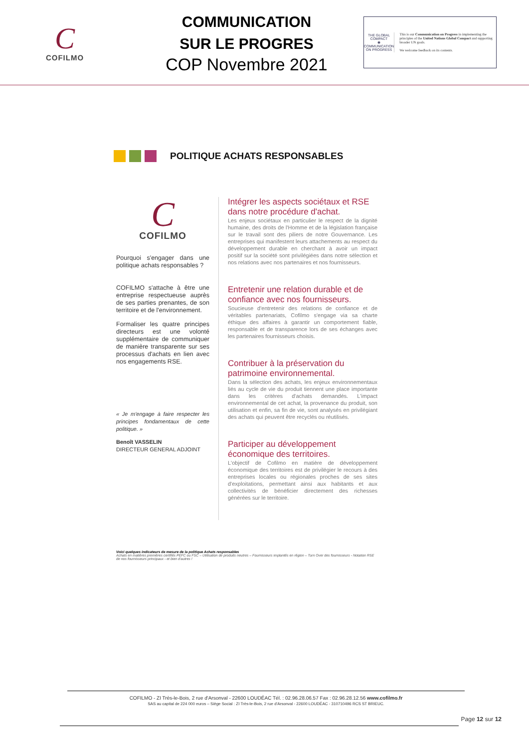C
COFILMO
COMMUNICATION
SUR LE PROGRES
COP Novembre 2021
THE GLOBAL COMPACT
◉
COMMUNICATION ON PROGRESS
This is our Communication on Progress in implementing the principles of the United Nations Global Compact and supporting broader UN goals.
We welcome feedback on its contents.
POLITIQUE ACHATS RESPONSABLES
C
COFILMO
Pourquoi s'engager dans une politique achats responsables ?
COFILMO s'attache à être une entreprise respectueuse auprès de ses parties prenantes, de son territoire et de l'environnement.
Formaliser les quatre principes directeurs est une volonté supplémentaire de communiquer de manière transparente sur ses processus d'achats en lien avec nos engagements RSE.
« Je m'engage à faire respecter les principes fondamentaux de cette politique. »
Benoît VASSELIN
DIRECTEUR GENERAL ADJOINT
Intégrer les aspects sociétaux et RSE dans notre procédure d'achat.
Les enjeux sociétaux en particulier le respect de la dignité humaine, des droits de l'Homme et de la législation française sur le travail sont des piliers de notre Gouvernance. Les entreprises qui manifestent leurs attachements au respect du développement durable en cherchant à avoir un impact positif sur la société sont privilégiées dans notre sélection et nos relations avec nos partenaires et nos fournisseurs.
Entretenir une relation durable et de confiance avec nos fournisseurs.
Soucieuse d'entretenir des relations de confiance et de véritables partenariats, Cofilmo s'engage via sa charte éthique des affaires à garantir un comportement fiable, responsable et de transparence lors de ses échanges avec les partenaires fournisseurs choisis.
Contribuer à la préservation du patrimoine environnemental.
Dans la sélection des achats, les enjeux environnementaux liés au cycle de vie du produit tiennent une place importante dans les critères d'achats demandés. L'impact environnemental de cet achat, la provenance du produit, son utilisation et enfin, sa fin de vie, sont analysés en privilégiant des achats qui peuvent être recyclés ou réutilisés.
Participer au développement économique des territoires.
L'objectif de Cofilmo en matière de développement économique des territoires est de privilégier le recours à des entreprises locales ou régionales proches de ses sites d'exploitations, permettant ainsi aux habitants et aux collectivités de bénéficier directement des richesses générées sur le territoire.
Voici quelques indicateurs de mesure de la politique Achats responsables
Achats en matières premières certifiés PEFC ou FSC – Utilisation de produits neutres – Fournisseurs implantés en région – Turn Over des fournisseurs - Notation RSE de nos fournisseurs principaux - et bien d'autres !
COFILMO - ZI Très-le-Bois, 2 rue d'Arsonval - 22600 LOUDÉAC Tél. : 02.96.28.06.57 Fax : 02.96.28.12.56 www.cofilmo.fr
SAS au capital de 224 000 euros – Siège Social : ZI Très-le-Bois, 2 rue d'Arsonval - 22600 LOUDÉAC - 310710496 RCS ST BRIEUC.
Page 12 sur 12